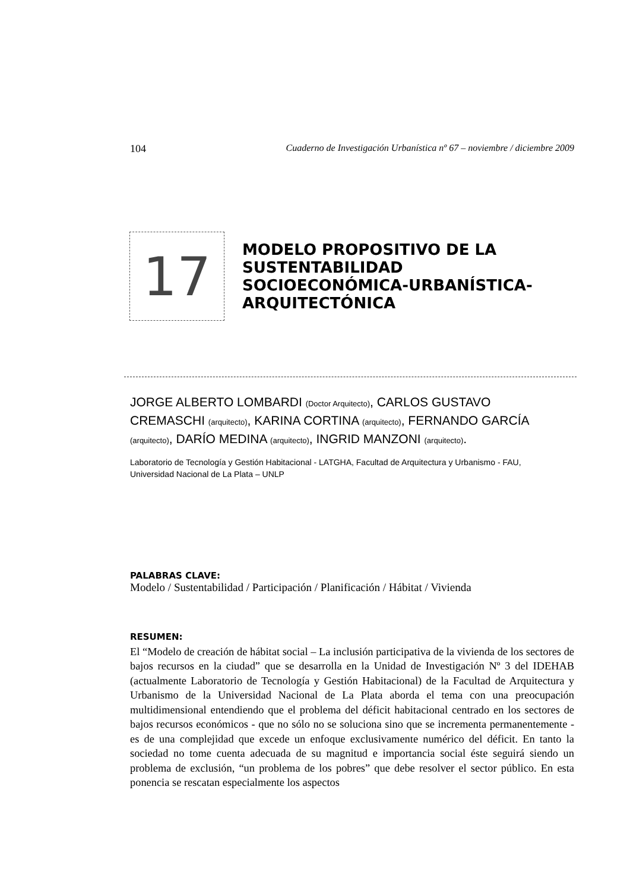104 Cuaderno de Investigación Urbanística nº 67 – noviembre / diciembre 2009
17
MODELO PROPOSITIVO DE LA SUSTENTABILIDAD SOCIOECONÓMICA-URBANÍSTICA-ARQUITECTÓNICA
JORGE ALBERTO LOMBARDI (Doctor Arquitecto), CARLOS GUSTAVO CREMASCHI (arquitecto), KARINA CORTINA (arquitecto), FERNANDO GARCÍA (arquitecto), DARÍO MEDINA (arquitecto), INGRID MANZONI (arquitecto).
Laboratorio de Tecnología y Gestión Habitacional - LATGHA, Facultad de Arquitectura y Urbanismo - FAU, Universidad Nacional de La Plata – UNLP
PALABRAS CLAVE:
Modelo / Sustentabilidad / Participación / Planificación / Hábitat / Vivienda
RESUMEN:
El “Modelo de creación de hábitat social – La inclusión participativa de la vivienda de los sectores de bajos recursos en la ciudad” que se desarrolla en la Unidad de Investigación Nº 3 del IDEHAB (actualmente Laboratorio de Tecnología y Gestión Habitacional) de la Facultad de Arquitectura y Urbanismo de la Universidad Nacional de La Plata aborda el tema con una preocupación multidimensional entendiendo que el problema del déficit habitacional centrado en los sectores de bajos recursos económicos - que no sólo no se soluciona sino que se incrementa permanentemente - es de una complejidad que excede un enfoque exclusivamente numérico del déficit. En tanto la sociedad no tome cuenta adecuada de su magnitud e importancia social éste seguirá siendo un problema de exclusión, “un problema de los pobres” que debe resolver el sector público. En esta ponencia se rescatan especialmente los aspectos